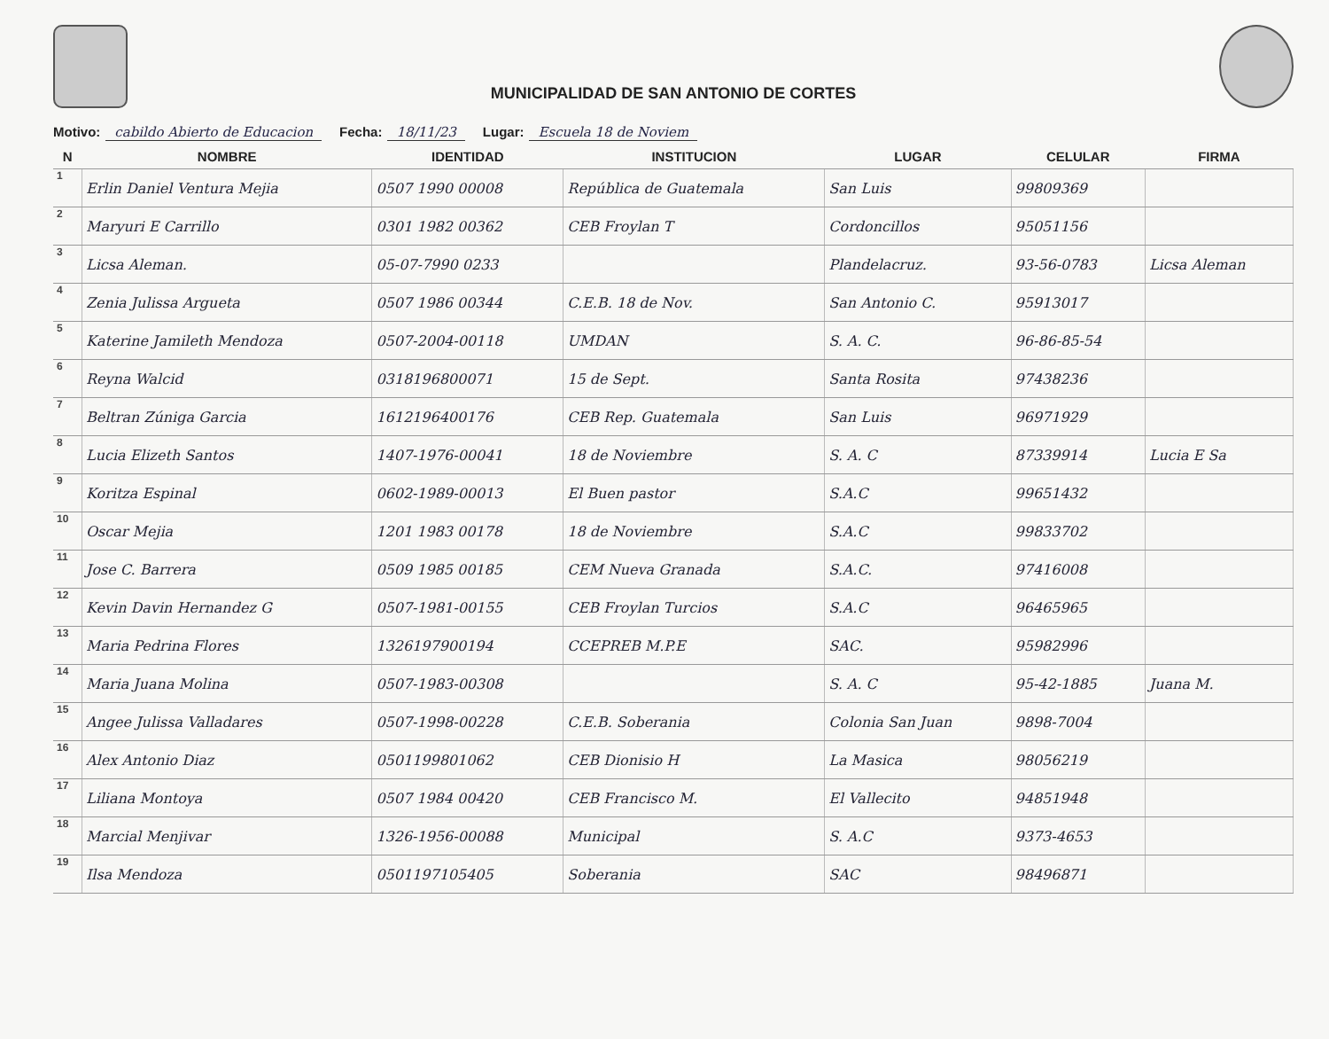MUNICIPALIDAD DE SAN ANTONIO DE CORTES
Motivo: cabildo Abierto de Educacion Fecha: 18/11/23 Lugar: Escuela 18 de Noviem
| N | NOMBRE | IDENTIDAD | INSTITUCION | LUGAR | CELULAR | FIRMA |
| --- | --- | --- | --- | --- | --- | --- |
| 1 | Erlin Daniel Ventura Mejia | 0507 1990 00008 | República de Guatemala | San Luis | 99809369 | |
| 2 | Maryuri E Carrillo | 0301 1982 00362 | CEB Froylan T | Cordoncillos | 95051156 | |
| 3 | Licsa Aleman. | 05-07-7990 0233 | | Plandelacruz. | 93-56-0783 | Licsa Aleman |
| 4 | Zenia Julissa Argueta | 0507 1986 00344 | C.E.B. 18 de Nov. | San Antonio C. | 95913017 | |
| 5 | Katerine Jamileth Mendoza | 0507-2004-00118 | UMDAN | S. A. C. | 96-86-85-54 | |
| 6 | Reyna Walcid | 0318196800071 | 15 de Sept. | Santa Rosita | 97438236 | |
| 7 | Beltran Zúniga Garcia | 1612196400176 | CEB Rep. Guatemala | San Luis | 96971929 | |
| 8 | Lucia Elizeth Santos | 1407-1976-00041 | 18 de Noviembre | S. A. C | 87339914 | Lucia E Sa |
| 9 | Koritza Espinal | 0602-1989-00013 | El Buen pastor | S.A.C | 99651432 | |
| 10 | Oscar Mejia | 1201 1983 00178 | 18 de Noviembre | S.A.C | 99833702 | |
| 11 | Jose C. Barrera | 0509 1985 00185 | CEM Nueva Granada | S.A.C. | 97416008 | |
| 12 | Kevin Davin Hernandez G | 0507-1981-00155 | CEB Froylan Turcios | S.A.C | 96465965 | |
| 13 | Maria Pedrina Flores | 1326197900194 | CCEPREB M.P.E | SAC. | 95982996 | |
| 14 | Maria Juana Molina | 0507-1983-00308 | | S. A. C | 95-42-1885 | Juana M. |
| 15 | Angee Julissa Valladares | 0507-1998-00228 | C.E.B. Soberania | Colonia San Juan | 9898-7004 | |
| 16 | Alex Antonio Diaz | 0501199801062 | CEB Dionisio H | La Masica | 98056219 | |
| 17 | Liliana Montoya | 0507 1984 00420 | CEB Francisco M. | El Vallecito | 94851948 | |
| 18 | Marcial Menjivar | 1326-1956-00088 | Municipal | S. A.C | 9373-4653 | |
| 19 | Ilsa Mendoza | 0501197105405 | Soberania | SAC | 98496871 | |